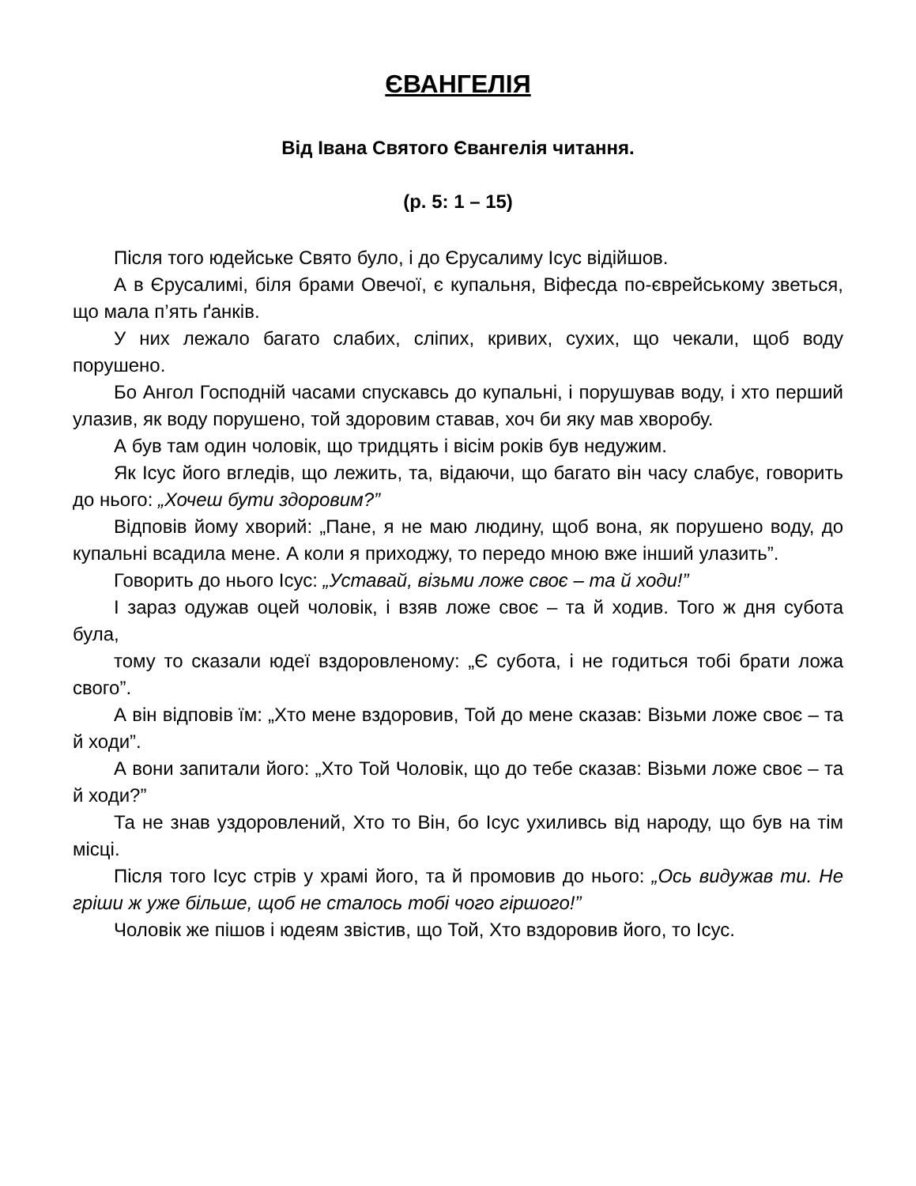ЄВАНГЕЛІЯ
Від Івана Святого Євангелія читання.
(р. 5: 1 – 15)
Після того юдейське Свято було, і до Єрусалиму Ісус відійшов.
А в Єрусалимі, біля брами Овечої, є купальня, Віфесда по-єврейському зветься, що мала п’ять ґанків.
У них лежало багато слабих, сліпих, кривих, сухих, що чекали, щоб воду порушено.
Бо Ангол Господній часами спускавсь до купальні, і порушував воду, і хто перший улазив, як воду порушено, той здоровим ставав, хоч би яку мав хворобу.
А був там один чоловік, що тридцять і вісім років був недужим.
Як Ісус його вгледів, що лежить, та, відаючи, що багато він часу слабує, говорить до нього: „Хочеш бути здоровим?”
Відповів йому хворий: „Пане, я не маю людину, щоб вона, як порушено воду, до купальні всадила мене. А коли я приходжу, то передо мною вже інший улазить”.
Говорить до нього Ісус: „Уставай, візьми ложе своє – та й ходи!”
І зараз одужав оцей чоловік, і взяв ложе своє – та й ходив. Того ж дня субота була,
тому то сказали юдеї вздоровленому: „Є субота, і не годиться тобі брати ложа свого”.
А він відповів їм: „Хто мене вздоровив, Той до мене сказав: Візьми ложе своє – та й ходи”.
А вони запитали його: „Хто Той Чоловік, що до тебе сказав: Візьми ложе своє – та й ходи?”
Та не знав уздоровлений, Хто то Він, бо Ісус ухиливсь від народу, що був на тім місці.
Після того Ісус стрів у храмі його, та й промовив до нього: „Ось видужав ти. Не гріши ж уже більше, щоб не сталось тобі чого гіршого!”
Чоловік же пішов і юдеям звістив, що Той, Хто вздоровив його, то Ісус.